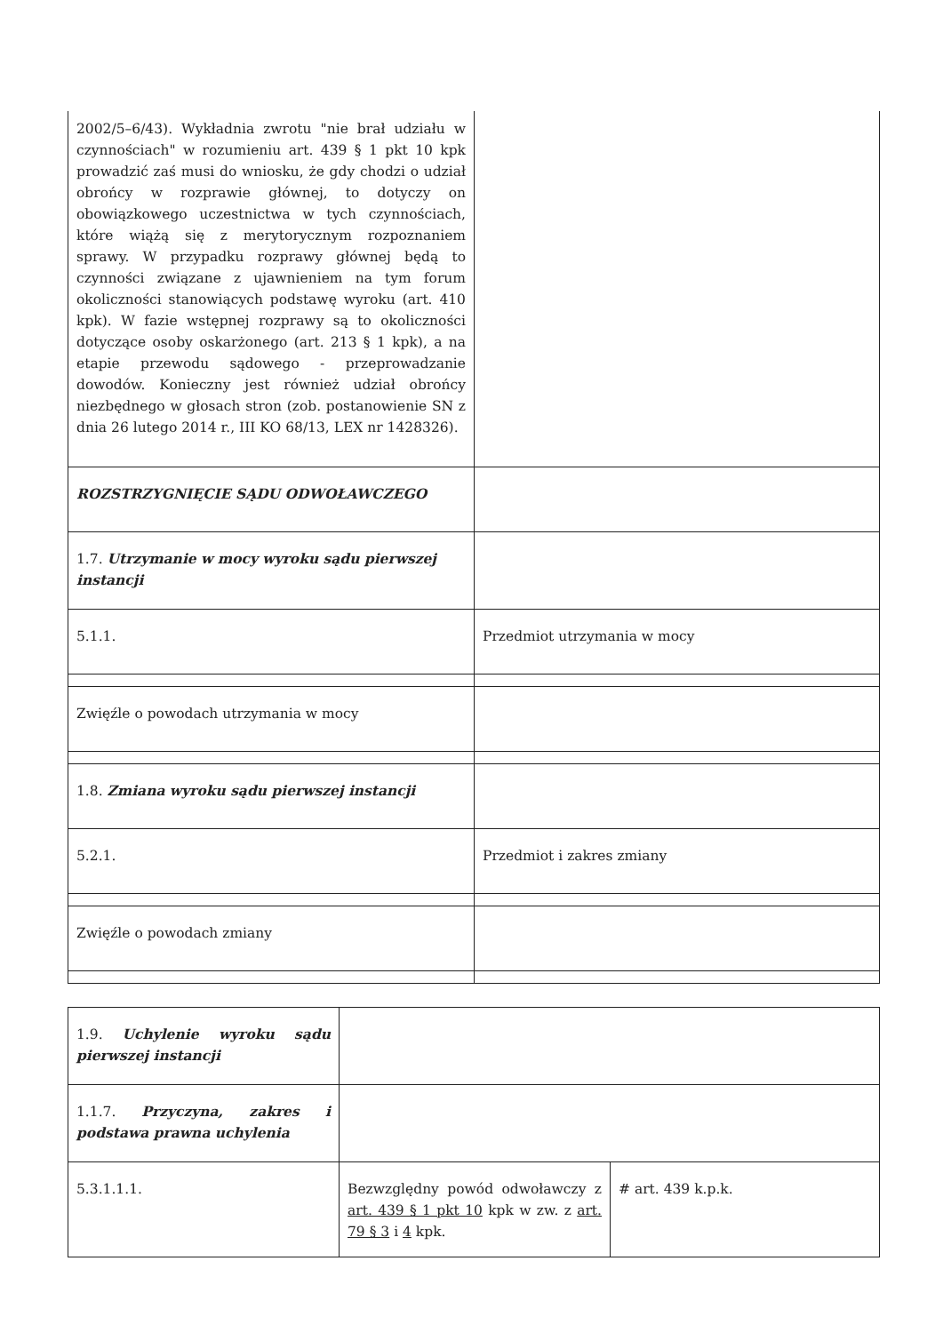| 2002/5–6/43). Wykładnia zwrotu "nie brał udziału w czynnościach" w rozumieniu art. 439 § 1 pkt 10 kpk prowadzić zaś musi do wniosku, że gdy chodzi o udział obrońcy w rozprawie głównej, to dotyczy on obowiązkowego uczestnictwa w tych czynnościach, które wiążą się z merytorycznym rozpoznaniem sprawy. W przypadku rozprawy głównej będą to czynności związane z ujawnieniem na tym forum okoliczności stanowiących podstawę wyroku (art. 410 kpk). W fazie wstępnej rozprawy są to okoliczności dotyczące osoby oskarżonego (art. 213 § 1 kpk), a na etapie przewodu sądowego - przeprowadzanie dowodów. Konieczny jest również udział obrońcy niezbędnego w głosach stron (zob. postanowienie SN z dnia 26 lutego 2014 r., III KO 68/13, LEX nr 1428326). | |
| ROZSTRZYGNIĘCIE SĄDU ODWOŁAWCZEGO | |
| 1.7. Utrzymanie w mocy wyroku sądu pierwszej instancji | |
| 5.1.1. | Przedmiot utrzymania w mocy |
| Zwięźle o powodach utrzymania w mocy | |
| 1.8. Zmiana wyroku sądu pierwszej instancji | |
| 5.2.1. | Przedmiot i zakres zmiany |
| Zwięźle o powodach zmiany | |
| 1.9. Uchylenie wyroku sądu pierwszej instancji | | |
| 1.1.7. Przyczyna, zakres i podstawa prawna uchylenia | | |
| 5.3.1.1.1. | Bezwzględny powód odwoławczy z art. 439 § 1 pkt 10 kpk w zw. z art. 79 § 3 i 4 kpk. | # art. 439 k.p.k. |